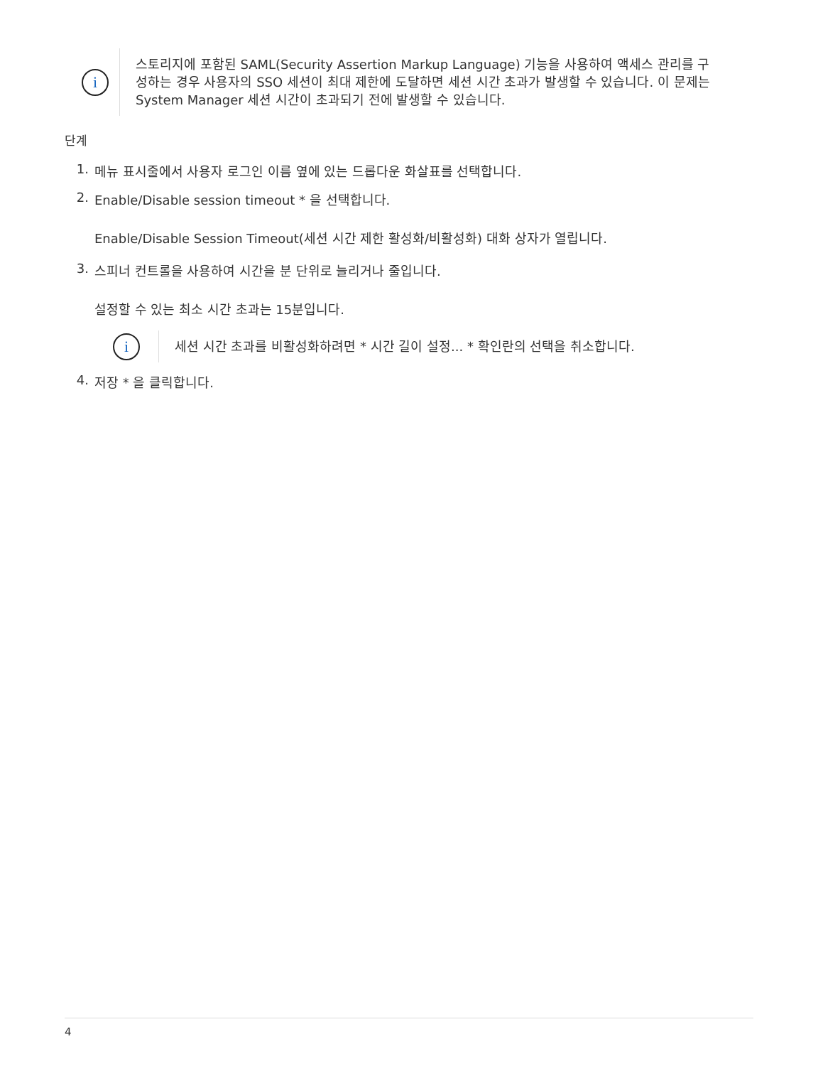i
스토리지에 포함된 SAML(Security Assertion Markup Language) 기능을 사용하여 액세스 관리를 구성하는 경우 사용자의 SSO 세션이 최대 제한에 도달하면 세션 시간 초과가 발생할 수 있습니다. 이 문제는 System Manager 세션 시간이 초과되기 전에 발생할 수 있습니다.
단계
1. 메뉴 표시줄에서 사용자 로그인 이름 옆에 있는 드롭다운 화살표를 선택합니다.
2. Enable/Disable session timeout * 을 선택합니다.
Enable/Disable Session Timeout(세션 시간 제한 활성화/비활성화) 대화 상자가 열립니다.
3. 스피너 컨트롤을 사용하여 시간을 분 단위로 늘리거나 줄입니다.
설정할 수 있는 최소 시간 초과는 15분입니다.
i
세션 시간 초과를 비활성화하려면 * 시간 길이 설정... * 확인란의 선택을 취소합니다.
4. 저장 * 을 클릭합니다.
4